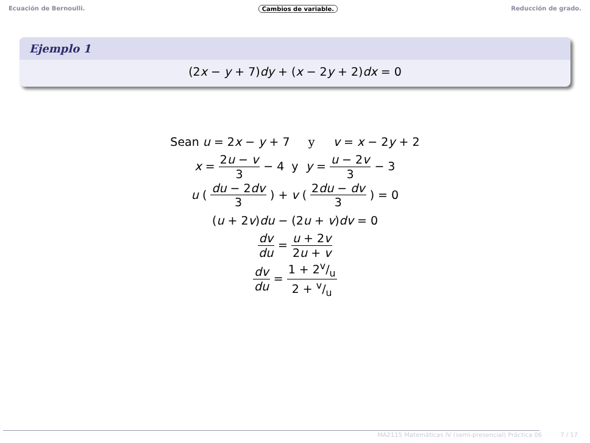Ecuación de Bernoulli. Cambios de variable. Reducción de grado.
Ejemplo 1
(2x − y + 7)dy + (x − 2y + 2)dx = 0
Sean u = 2x − y + 7 y v = x − 2y + 2
x = 2u − v 3 − 4 y y = u − 2v 3 − 3
u ( du − 2dv 3 ) + v ( 2du − dv 3 ) = 0
(u + 2v)du − (2u + v)dv = 0
dv du = u + 2v 2u + v
dv du = 1 + 2v/u 2 + v/u
MA2115 Matemáticas IV (semi-presencial) Práctica 06 7 / 17